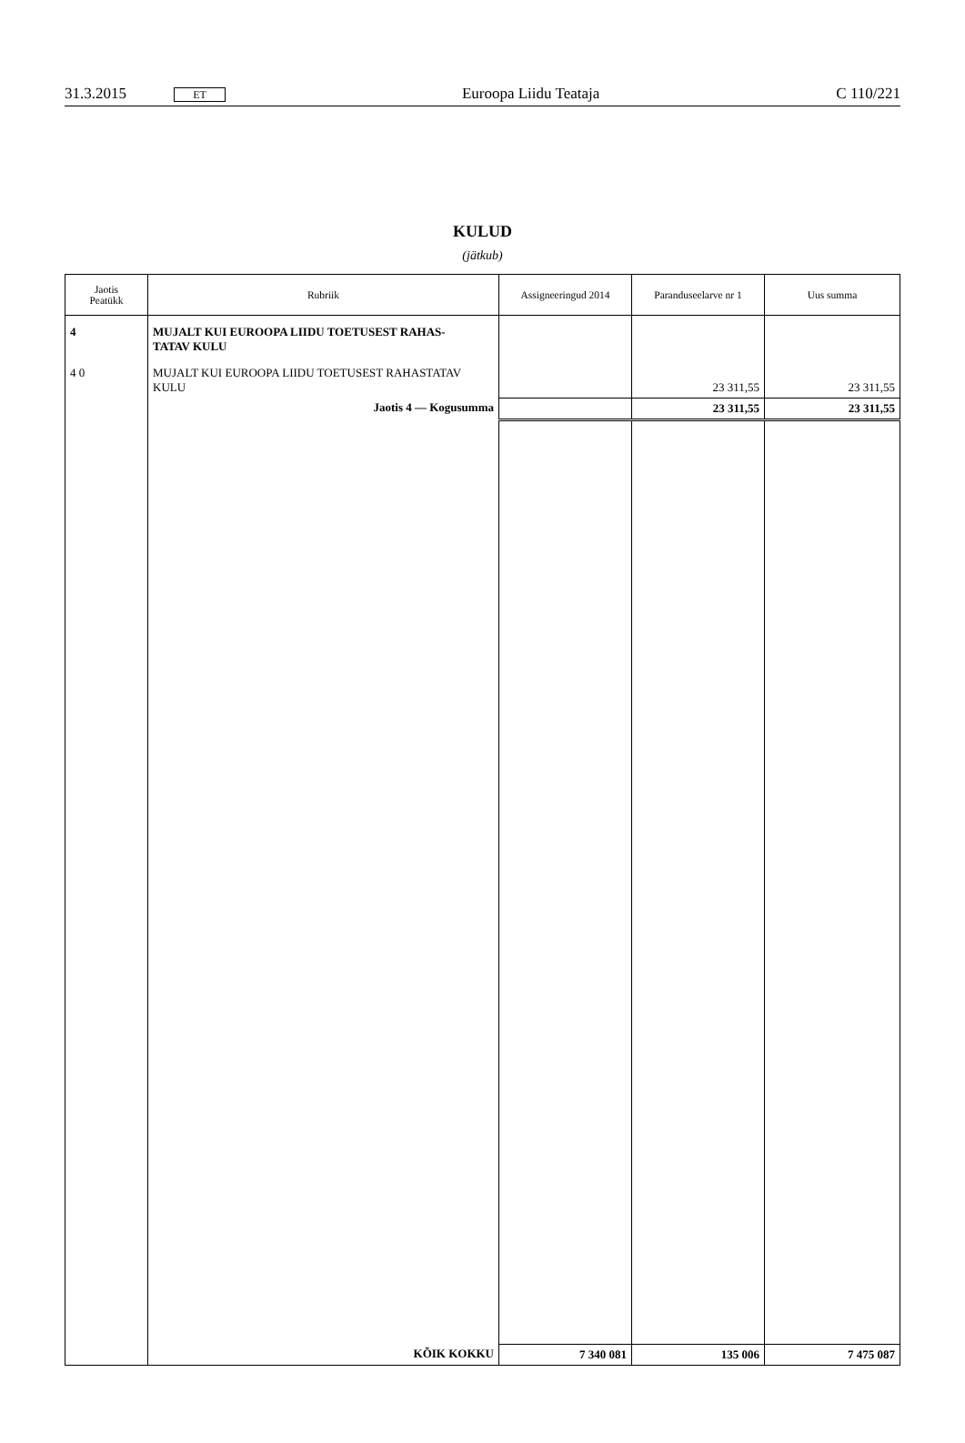31.3.2015 ET Euroopa Liidu Teataja C 110/221
KULUD
(jätkub)
| Jaotis Peatükk | Rubriik | Assigneeringud 2014 | Paranduseelarve nr 1 | Uus summa |
| --- | --- | --- | --- | --- |
| 4 | MUJALT KUI EUROOPA LIIDU TOETUSEST RAHAS- TATAV KULU | | | |
| 4 0 | MUJALT KUI EUROOPA LIIDU TOETUSEST RAHASTATAV KULU | | 23 311,55 | 23 311,55 |
| | Jaotis 4 — Kogusumma | | 23 311,55 | 23 311,55 |
| | KÕIK KOKKU | 7 340 081 | 135 006 | 7 475 087 |